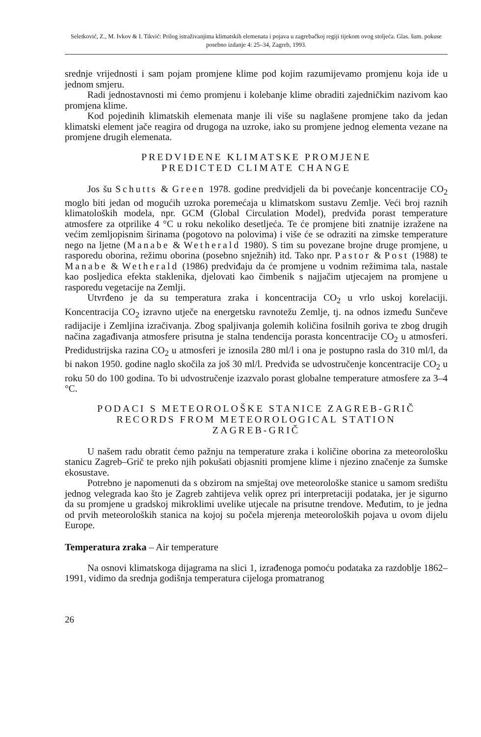Seletković, Z., M. Ivkov & I. Tikvić: Prilog istraživanjima klimatskih elemenata i pojava u zagrebačkoj regiji tijekom ovog stoljeća. Glas. šum. pokuse posebno izdanje 4: 25–34, Zagreb, 1993.
srednje vrijednosti i sam pojam promjene klime pod kojim razumijevamo promjenu koja ide u jednom smjeru.
Radi jednostavnosti mi ćemo promjenu i kolebanje klime obraditi zajedničkim nazivom kao promjena klime.
Kod pojedinih klimatskih elemenata manje ili više su naglašene promjene tako da jedan klimatski element jače reagira od drugoga na uzroke, iako su promjene jednog elementa vezane na promjene drugih elemenata.
PREDVIĐENE KLIMATSKE PROMJENE
PREDICTED CLIMATE CHANGE
Jos šu Schutts & Green 1978. godine predvidjeli da bi povećanje koncentracije CO<sub>2</sub> moglo biti jedan od mogućih uzroka poremećaja u klimatskom sustavu Zemlje. Veći broj raznih klimatoloških modela, npr. GCM (Global Circulation Model), predviđa porast temperature atmosfere za otprilike 4 °C u roku nekoliko desetljeća. Te će promjene biti znatnije izražene na većim zemljopisnim širinama (pogotovo na polovima) i više će se odraziti na zimske temperature nego na ljetne (Manabe & Wetherald 1980). S tim su povezane brojne druge promjene, u rasporedu oborina, režimu oborina (posebno snježnih) itd. Tako npr. Pastor & Post (1988) te Manabe & Wetherald (1986) predviđaju da će promjene u vodnim režimima tala, nastale kao posljedica efekta staklenika, djelovati kao čimbenik s najjačim utjecajem na promjene u rasporedu vegetacije na Zemlji.
Utvrđeno je da su temperatura zraka i koncentracija CO<sub>2</sub> u vrlo uskoj korelaciji. Koncentracija CO<sub>2</sub> izravno utječe na energetsku ravnotežu Zemlje, tj. na odnos između Sunčeve radijacije i Zemljina izračivanja. Zbog spaljivanja golemih količina fosilnih goriva te zbog drugih načina zagađivanja atmosfere prisutna je stalna tendencija porasta koncentracije CO<sub>2</sub> u atmosferi. Predidustrijska razina CO<sub>2</sub> u atmosferi je iznosila 280 ml/l i ona je postupno rasla do 310 ml/l, da bi nakon 1950. godine naglo skočila za još 30 ml/l. Predviđa se udvostručenje koncentracije CO<sub>2</sub> u roku 50 do 100 godina. To bi udvostručenje izazvalo porast globalne temperature atmosfere za 3–4 °C.
PODACI S METEOROLOŠKE STANICE ZAGREB-GRIČ
RECORDS FROM METEOROLOGICAL STATION
ZAGREB-GRIČ
U našem radu obratit ćemo pažnju na temperature zraka i količine oborina za meteorološku stanicu Zagreb–Grič te preko njih pokušati objasniti promjene klime i njezino značenje za šumske ekosustave.
Potrebno je napomenuti da s obzirom na smještaj ove meteorološke stanice u samom središtu jednog velegrada kao što je Zagreb zahtijeva velik oprez pri interpretaciji podataka, jer je sigurno da su promjene u gradskoj mikroklimi uvelike utjecale na prisutne trendove. Međutim, to je jedna od prvih meteoroloških stanica na kojoj su počela mjerenja meteoroloških pojava u ovom dijelu Europe.
Temperatura zraka – Air temperature
Na osnovi klimatskoga dijagrama na slici 1, izrađenoga pomoću podataka za razdoblje 1862–1991, vidimo da srednja godišnja temperatura cijeloga promatranog
26